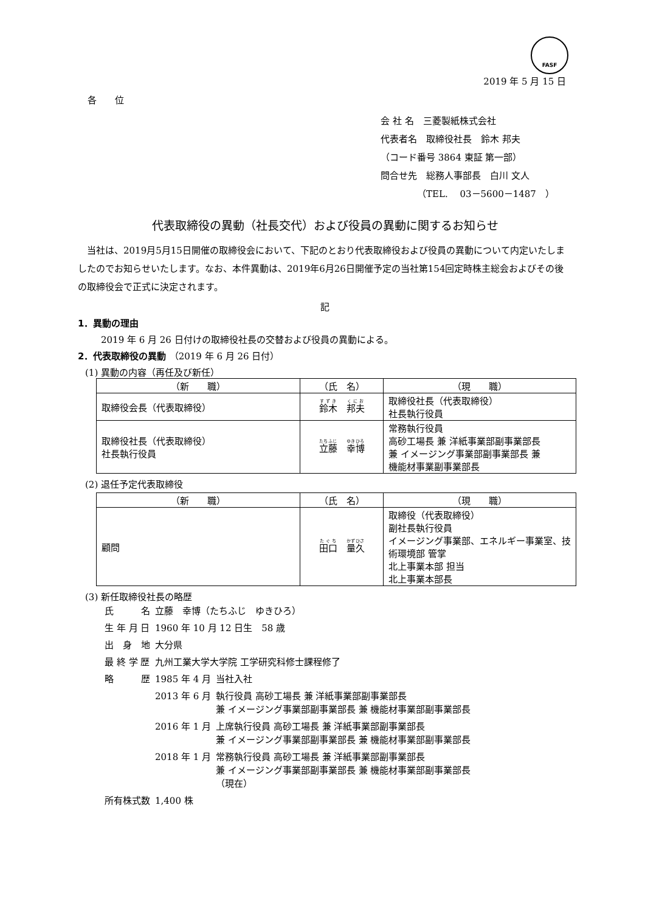FASF
2019 年 5 月 15 日
各　　位
会 社 名　三菱製紙株式会社
代表者名　取締役社長　鈴木 邦夫
（コード番号 3864 東証 第一部）
問合せ先　総務人事部長　白川 文人
（TEL.　 03－5600－1487　）
代表取締役の異動（社長交代）および役員の異動に関するお知らせ
当社は、2019月5月15日開催の取締役会において、下記のとおり代表取締役および役員の異動について内定いたしましたのでお知らせいたします。なお、本件異動は、2019年6月26日開催予定の当社第154回定時株主総会およびその後の取締役会で正式に決定されます。
記
1．異動の理由
2019 年 6 月 26 日付けの取締役社長の交替および役員の異動による。
2．代表取締役の異動 （2019 年 6 月 26 日付）
(1) 異動の内容（再任及び新任）
| （新 職） | （氏 名） | （現 職） |
| --- | --- | --- |
| 取締役会長（代表取締役） | 鈴木 邦夫 | 取締役社長（代表取締役） 社長執行役員 |
| 取締役社長（代表取締役） 社長執行役員 | 立藤 幸博 | 常務執行役員 高砂工場長 兼 洋紙事業部副事業部長 兼 イメージング事業部副事業部長 兼 機能材事業副事業部長 |
(2) 退任予定代表取締役
| （新 職） | （氏 名） | （現 職） |
| --- | --- | --- |
| 顧問 | 田口 量久 | 取締役（代表取締役） 副社長執行役員 イメージング事業部、エネルギー事業室、技術環境部 管掌 北上事業本部 担当 北上事業本部長 |
(3) 新任取締役社長の略歴
| 氏 名 | 立藤 幸博（たちふじ ゆきひろ） | |
| 生 年 月 日 | 1960 年 10 月 12 日生 58 歳 | |
| 出 身 地 | 大分県 | |
| 最 終 学 歴 | 九州工業大学大学院 工学研究科修士課程修了 | |
| 略 歴 | 1985 年 4 月 | 当社入社 |
| | 2013 年 6 月 | 執行役員 高砂工場長 兼 洋紙事業部副事業部長 兼 イメージング事業部副事業部長 兼 機能材事業部副事業部長 |
| | 2016 年 1 月 | 上席執行役員 高砂工場長 兼 洋紙事業部副事業部長 兼 イメージング事業部副事業部長 兼 機能材事業部副事業部長 |
| | 2018 年 1 月 | 常務執行役員 高砂工場長 兼 洋紙事業部副事業部長 兼 イメージング事業部副事業部長 兼 機能材事業部副事業部長 （現在） |
| 所有株式数 | 1,400 株 | |